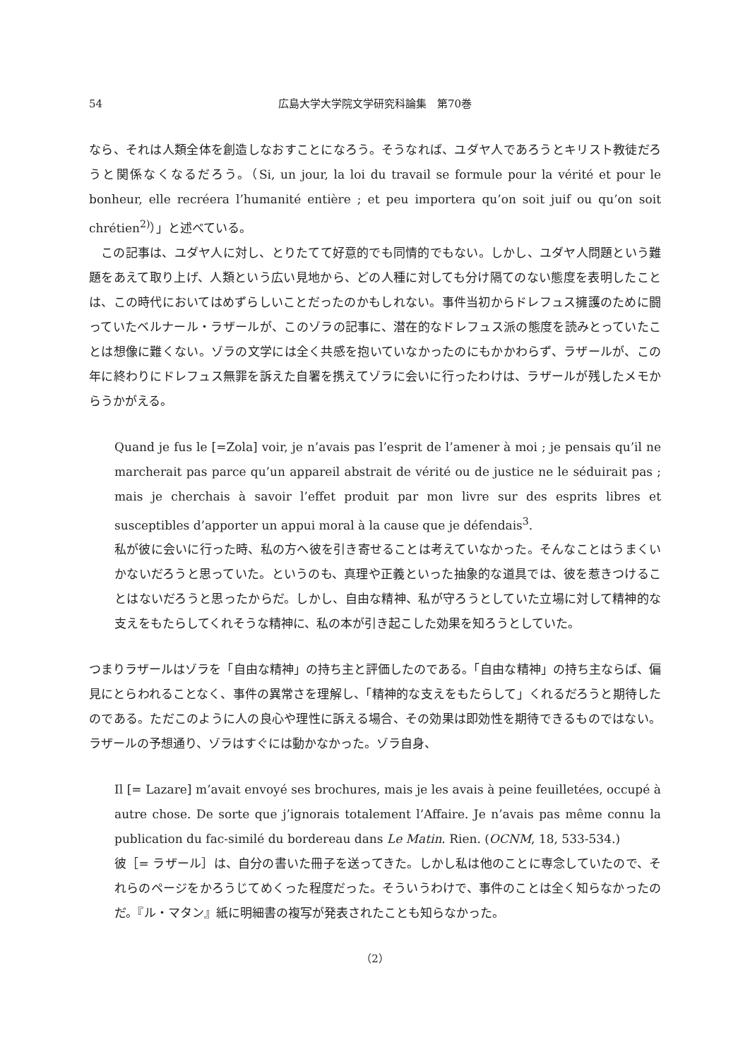54 広島大学大学院文学研究科論集　第70巻
なら、それは人類全体を創造しなおすことになろう。そうなれば、ユダヤ人であろうとキリスト教徒だろうと関係なくなるだろう。（Si, un jour, la loi du travail se formule pour la vérité et pour le bonheur, elle recréera l’humanité entière ; et peu importera qu’on soit juif ou qu’on soit chrétien<sup>2)</sup>）」と述べている。
　この記事は、ユダヤ人に対し、とりたてて好意的でも同情的でもない。しかし、ユダヤ人問題という難題をあえて取り上げ、人類という広い見地から、どの人種に対しても分け隔てのない態度を表明したことは、この時代においてはめずらしいことだったのかもしれない。事件当初からドレフュス擁護のために闘っていたベルナール・ラザールが、このゾラの記事に、潜在的なドレフュス派の態度を読みとっていたことは想像に難くない。ゾラの文学には全く共感を抱いていなかったのにもかかわらず、ラザールが、この年に終わりにドレフュス無罪を訴えた自署を携えてゾラに会いに行ったわけは、ラザールが残したメモからうかがえる。
Quand je fus le [=Zola] voir, je n’avais pas l’esprit de l’amener à moi ; je pensais qu’il ne marcherait pas parce qu’un appareil abstrait de vérité ou de justice ne le séduirait pas ; mais je cherchais à savoir l’effet produit par mon livre sur des esprits libres et susceptibles d’apporter un appui moral à la cause que je défendais<sup>3</sup>.
私が彼に会いに行った時、私の方へ彼を引き寄せることは考えていなかった。そんなことはうまくいかないだろうと思っていた。というのも、真理や正義といった抽象的な道具では、彼を惹きつけることはないだろうと思ったからだ。しかし、自由な精神、私が守ろうとしていた立場に対して精神的な支えをもたらしてくれそうな精神に、私の本が引き起こした効果を知ろうとしていた。
つまりラザールはゾラを「自由な精神」の持ち主と評価したのである。「自由な精神」の持ち主ならば、偏見にとらわれることなく、事件の異常さを理解し、「精神的な支えをもたらして」くれるだろうと期待したのである。ただこのように人の良心や理性に訴える場合、その効果は即効性を期待できるものではない。ラザールの予想通り、ゾラはすぐには動かなかった。ゾラ自身、
Il [= Lazare] m’avait envoyé ses brochures, mais je les avais à peine feuilletées, occupé à autre chose. De sorte que j’ignorais totalement l’Affaire. Je n’avais pas même connu la publication du fac-similé du bordereau dans Le Matin. Rien. (OCNM, 18, 533-534.)
彼［= ラザール］は、自分の書いた冊子を送ってきた。しかし私は他のことに専念していたので、それらのページをかろうじてめくった程度だった。そういうわけで、事件のことは全く知らなかったのだ。『ル・マタン』紙に明細書の複写が発表されたことも知らなかった。
（2）